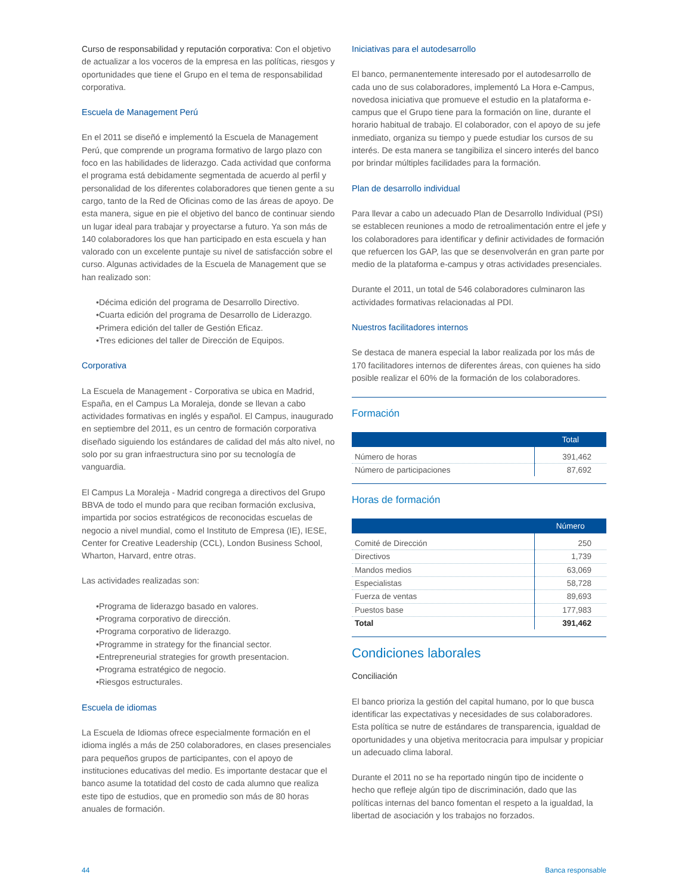Curso de responsabilidad y reputación corporativa: Con el objetivo de actualizar a los voceros de la empresa en las políticas, riesgos y oportunidades que tiene el Grupo en el tema de responsabilidad corporativa.
Escuela de Management Perú
En el 2011 se diseñó e implementó la Escuela de Management Perú, que comprende un programa formativo de largo plazo con foco en las habilidades de liderazgo. Cada actividad que conforma el programa está debidamente segmentada de acuerdo al perfil y personalidad de los diferentes colaboradores que tienen gente a su cargo, tanto de la Red de Oficinas como de las áreas de apoyo. De esta manera, sigue en pie el objetivo del banco de continuar siendo un lugar ideal para trabajar y proyectarse a futuro. Ya son más de 140 colaboradores los que han participado en esta escuela y han valorado con un excelente puntaje su nivel de satisfacción sobre el curso. Algunas actividades de la Escuela de Management que se han realizado son:
•Décima edición del programa de Desarrollo Directivo.
•Cuarta edición del programa de Desarrollo de Liderazgo.
•Primera edición del taller de Gestión Eficaz.
•Tres ediciones del taller de Dirección de Equipos.
Corporativa
La Escuela de Management - Corporativa se ubica en Madrid, España, en el Campus La Moraleja, donde se llevan a cabo actividades formativas en inglés y español. El Campus, inaugurado en septiembre del 2011, es un centro de formación corporativa diseñado siguiendo los estándares de calidad del más alto nivel, no solo por su gran infraestructura sino por su tecnología de vanguardia.
El Campus La Moraleja - Madrid congrega a directivos del Grupo BBVA de todo el mundo para que reciban formación exclusiva, impartida por socios estratégicos de reconocidas escuelas de negocio a nivel mundial, como el Instituto de Empresa (IE), IESE, Center for Creative Leadership (CCL), London Business School, Wharton, Harvard, entre otras.
Las actividades realizadas son:
•Programa de liderazgo basado en valores.
•Programa corporativo de dirección.
•Programa corporativo de liderazgo.
•Programme in strategy for the financial sector.
•Entrepreneurial strategies for growth presentacion.
•Programa estratégico de negocio.
•Riesgos estructurales.
Escuela de idiomas
La Escuela de Idiomas ofrece especialmente formación en el idioma inglés a más de 250 colaboradores, en clases presenciales para pequeños grupos de participantes, con el apoyo de instituciones educativas del medio. Es importante destacar que el banco asume la totatidad del costo de cada alumno que realiza este tipo de estudios, que en promedio son más de 80 horas anuales de formación.
Iniciativas para el autodesarrollo
El banco, permanentemente interesado por el autodesarrollo de cada uno de sus colaboradores, implementó La Hora e-Campus, novedosa iniciativa que promueve el estudio en la plataforma e-campus que el Grupo tiene para la formación on line, durante el horario habitual de trabajo. El colaborador, con el apoyo de su jefe inmediato, organiza su tiempo y puede estudiar los cursos de su interés. De esta manera se tangibiliza el sincero interés del banco por brindar múltiples facilidades para la formación.
Plan de desarrollo individual
Para llevar a cabo un adecuado Plan de Desarrollo Individual (PSI) se establecen reuniones a modo de retroalimentación entre el jefe y los colaboradores para identificar y definir actividades de formación que refuercen los GAP, las que se desenvolverán en gran parte por medio de la plataforma e-campus y otras actividades presenciales.
Durante el 2011, un total de 546 colaboradores culminaron las actividades formativas relacionadas al PDI.
Nuestros facilitadores internos
Se destaca de manera especial la labor realizada por los más de 170 facilitadores internos de diferentes áreas, con quienes ha sido posible realizar el 60% de la formación de los colaboradores.
Formación
| | Total |
| --- | --- |
| Número de horas | 391,462 |
| Número de participaciones | 87,692 |
Horas de formación
| | Número |
| --- | --- |
| Comité de Dirección | 250 |
| Directivos | 1,739 |
| Mandos medios | 63,069 |
| Especialistas | 58,728 |
| Fuerza de ventas | 89,693 |
| Puestos base | 177,983 |
| Total | 391,462 |
Condiciones laborales
Conciliación
El banco prioriza la gestión del capital humano, por lo que busca identificar las expectativas y necesidades de sus colaboradores. Esta política se nutre de estándares de transparencia, igualdad de oportunidades y una objetiva meritocracia para impulsar y propiciar un adecuado clima laboral.
Durante el 2011 no se ha reportado ningún tipo de incidente o hecho que refleje algún tipo de discriminación, dado que las políticas internas del banco fomentan el respeto a la igualdad, la libertad de asociación y los trabajos no forzados.
44 Banca responsable